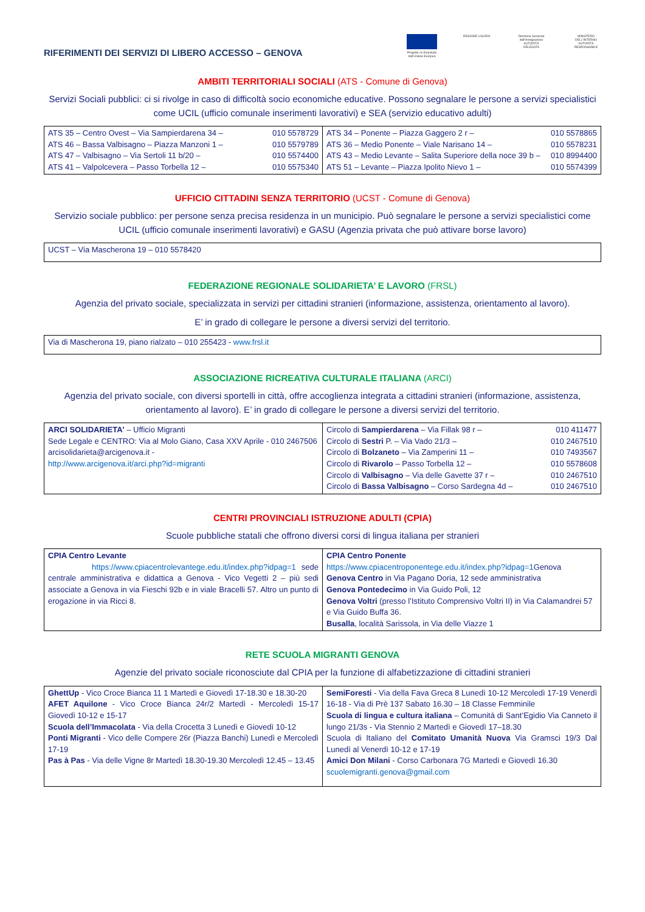RIFERIMENTI DEI SERVIZI DI LIBERO ACCESSO – GENOVA
Progetto co-finanziato dall'Unione Europea
REGIONE LIGURIA Direzione Generale dell'Immigrazione AUTORITÀ DELEGATA
MINISTERO DELL'INTERNO AUTORITÀ RESPONSABILE
AMBITI TERRITORIALI SOCIALI (ATS - Comune di Genova)
Servizi Sociali pubblici: ci si rivolge in caso di difficoltà socio economiche educative. Possono segnalare le persone a servizi specialistici come UCIL (ufficio comunale inserimenti lavorativi) e SEA (servizio educativo adulti)
| ATS 35 – Centro Ovest – Via Sampierdarena 34 – 010 5578729 ATS 46 – Bassa Valbisagno – Piazza Manzoni 1 – 010 5579789 ATS 47 – Valbisagno – Via Sertoli 11 b/20 – 010 5574400 ATS 41 – Valpolcevera – Passo Torbella 12 – 010 5575340 | ATS 34 – Ponente – Piazza Gaggero 2 r – 010 5578865 ATS 36 – Medio Ponente – Viale Narisano 14 – 010 5578231 ATS 43 – Medio Levante – Salita Superiore della noce 39 b – 010 8994400 ATS 51 – Levante – Piazza Ipolito Nievo 1 – 010 5574399 |
UFFICIO CITTADINI SENZA TERRITORIO (UCST - Comune di Genova)
Servizio sociale pubblico: per persone senza precisa residenza in un municipio. Può segnalare le persone a servizi specialistici come UCIL (ufficio comunale inserimenti lavorativi) e GASU (Agenzia privata che può attivare borse lavoro)
| UCST – Via Mascherona 19 – 010 5578420 |
FEDERAZIONE REGIONALE SOLIDARIETA’ E LAVORO (FRSL)
Agenzia del privato sociale, specializzata in servizi per cittadini stranieri (informazione, assistenza, orientamento al lavoro).
E’ in grado di collegare le persone a diversi servizi del territorio.
| Via di Mascherona 19, piano rialzato – 010 255423 - www.frsl.it |
ASSOCIAZIONE RICREATIVA CULTURALE ITALIANA (ARCI)
Agenzia del privato sociale, con diversi sportelli in città, offre accoglienza integrata a cittadini stranieri (informazione, assistenza, orientamento al lavoro). E’ in grado di collegare le persone a diversi servizi del territorio.
| ARCI SOLIDARIETA' – Ufficio Migranti Sede Legale e CENTRO: Via al Molo Giano, Casa XXV Aprile - 010 2467506 arcisolidarieta@arcigenova.it - http://www.arcigenova.it/arci.php?id=migranti | Circolo di Sampierdarena – Via Fillak 98 r – 010 411477 Circolo di Sestri P. – Via Vado 21/3 – 010 2467510 Circolo di Bolzaneto – Via Zamperini 11 – 010 7493567 Circolo di Rivarolo – Passo Torbella 12 – 010 5578608 Circolo di Valbisagno – Via delle Gavette 37 r – 010 2467510 Circolo di Bassa Valbisagno – Corso Sardegna 4d – 010 2467510 |
CENTRI PROVINCIALI ISTRUZIONE ADULTI (CPIA)
Scuole pubbliche statali che offrono diversi corsi di lingua italiana per stranieri
| CPIA Centro Levante https://www.cpiacentrolevantege.edu.it/index.php?idpag=1 sede centrale amministrativa e didattica a Genova - Vico Vegetti 2 – più sedi associate a Genova in via Fieschi 92b e in viale Bracelli 57. Altro un punto di erogazione in via Ricci 8. | CPIA Centro Ponente https://www.cpiacentroponentege.edu.it/index.php?idpag=1 Genova Genova Centro in Via Pagano Doria, 12 sede amministrativa Genova Pontedecimo in Via Guido Poli, 12 Genova Voltri (presso l’Istituto Comprensivo Voltri II) in Via Calamandrei 57 e Via Guido Buffa 36. Busalla , località Sarissola, in Via delle Viazze 1 |
RETE SCUOLA MIGRANTI GENOVA
Agenzie del privato sociale riconosciute dal CPIA per la funzione di alfabetizzazione di cittadini stranieri
| GhettUp - Vico Croce Bianca 11 1 Martedì e Giovedì 17-18.30 e 18.30-20 AFET Aquilone - Vico Croce Bianca 24r/2 Martedì - Mercoledì 15-17 Giovedì 10-12 e 15-17 Scuola dell’Immacolata - Via della Crocetta 3 Lunedì e Giovedì 10-12 Ponti Migranti - Vico delle Compere 26r (Piazza Banchi) Lunedì e Mercoledì 17-19 Pas à Pas - Via delle Vigne 8r Martedì 18.30-19.30 Mercoledì 12.45 – 13.45 | SemiForesti - Via della Fava Greca 8 Lunedì 10-12 Mercoledì 17-19 Venerdì 16-18 - Via di Prè 137 Sabato 16.30 – 18 Classe Femminile Scuola di lingua e cultura italiana – Comunità di Sant’Egidio Via Canneto il lungo 21/3s - Via Stennio 2 Martedì e Giovedì 17–18.30 Scuola di Italiano del Comitato Umanità Nuova Via Gramsci 19/3 Dal Lunedì al Venerdì 10-12 e 17-19 Amici Don Milani - Corso Carbonara 7G Martedì e Giovedì 16.30 scuolemigranti.genova@gmail.com |